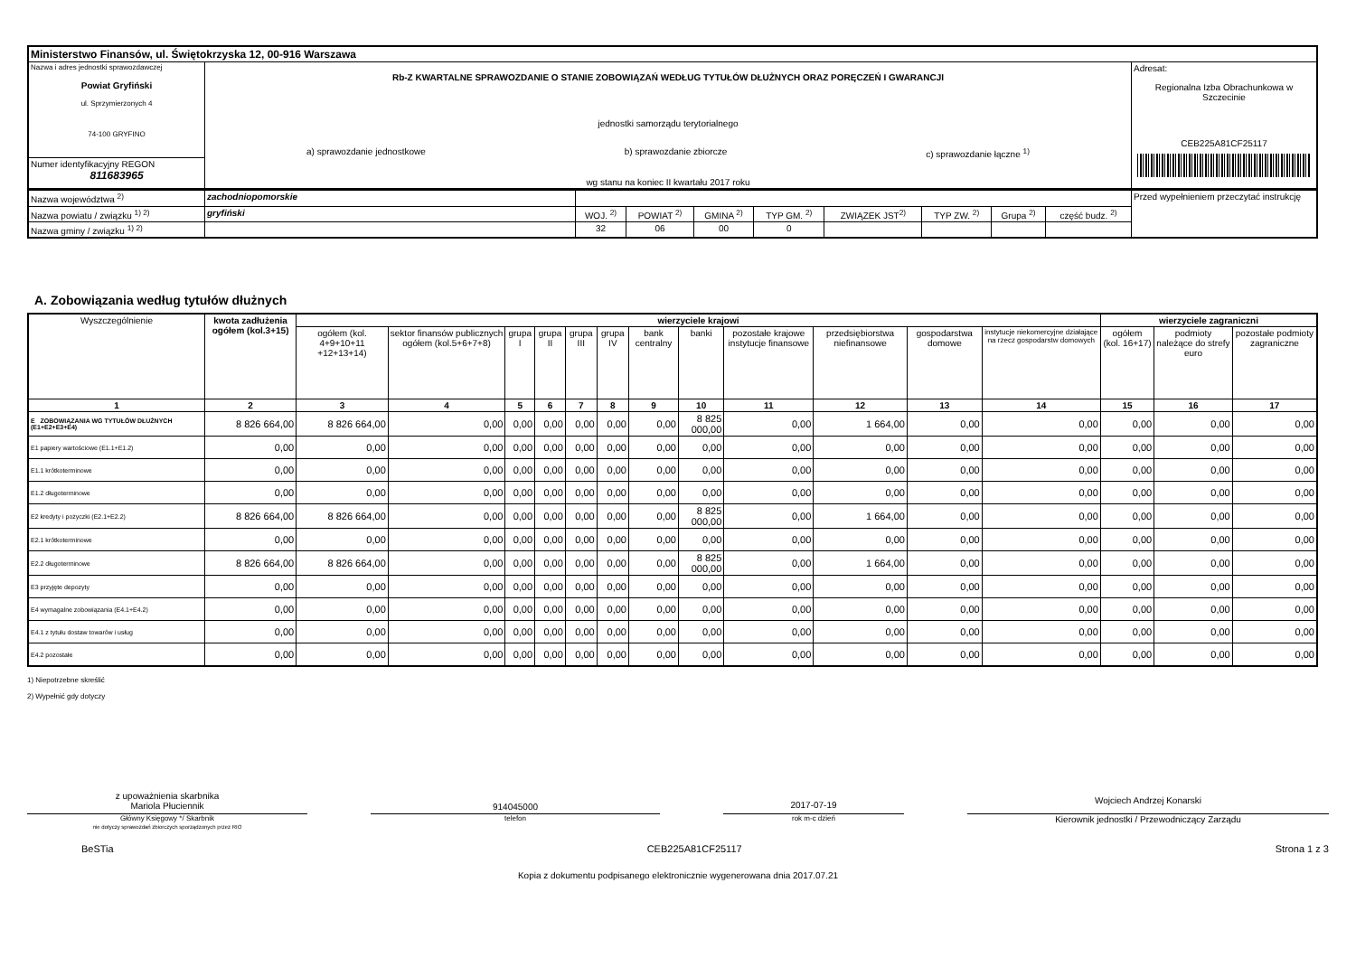| Ministerstwo Finansów, ul. Świętokrzyska 12, 00-916 Warszawa | | |
| Nazwa i adres jednostki sprawozdawczej Powiat Gryfiński ul. Sprzymierzonych 4 74-100 GRYFINO | Rb-Z KWARTALNE SPRAWOZDANIE O STANIE ZOBOWIĄZAŃ WEDŁUG TYTUŁÓW DŁUŻNYCH ORAZ PORĘCZEŃ I GWARANCJI jednostki samorządu terytorialnego a) sprawozdanie jednostkowe b) sprawozdanie zbiorcze c) sprawozdanie łączne <sup>1)</sup> wg stanu na koniec II kwartału 2017 roku | Adresat: Regionalna Izba Obrachunkowa w Szczecinie CEB225A81CF25117 |
| Numer identyfikacyjny REGON 811683965 | | |
| Nazwa województwa <sup>2)</sup> | zachodniopomorskie | | | | | | | | | Przed wypełnieniem przeczytać instrukcję |
| Nazwa powiatu / związku <sup>1) 2)</sup> | gryfiński | WOJ. <sup>2)</sup> | POWIAT <sup>2)</sup> | GMINA <sup>2)</sup> | TYP GM. <sup>2)</sup> | ZWIĄZEK JST<sup>2)</sup> | TYP ZW. <sup>2)</sup> | Grupa <sup>2)</sup> | część budz. <sup>2)</sup> | |
| Nazwa gminy / związku <sup>1) 2)</sup> | | 32 | 06 | 00 | 0 | | | | | |
A. Zobowiązania według tytułów dłużnych
| Wyszczególnienie | kwota zadłużenia ogółem (kol.3+15) | wierzyciele krajowi | | | | | | | | | | | | wierzyciele zagraniczni | | |
| --- | --- | --- | --- | --- | --- | --- | --- | --- | --- | --- | --- | --- | --- | --- | --- | --- |
| | | ogółem (kol. 4+9+10+11 +12+13+14) | sektor finansów publicznych ogółem (kol.5+6+7+8) | grupa I | grupa II | grupa III | grupa IV | bank centralny | banki | pozostałe krajowe instytucje finansowe | przedsiębiorstwa niefinansowe | gospodarstwa domowe | instytucje niekomercyjne działające na rzecz gospodarstw domowych | ogółem (kol. 16+17) | podmioty należące do strefy euro | pozostałe podmioty zagraniczne |
| 1 | 2 | 3 | 4 | 5 | 6 | 7 | 8 | 9 | 10 | 11 | 12 | 13 | 14 | 15 | 16 | 17 |
| E ZOBOWIĄZANIA WG TYTUŁÓW DŁUŻNYCH (E1+E2+E3+E4) | 8 826 664,00 | 8 826 664,00 | 0,00 | 0,00 | 0,00 | 0,00 | 0,00 | 0,00 | 8 825 000,00 | 0,00 | 1 664,00 | 0,00 | 0,00 | 0,00 | 0,00 | 0,00 |
| E1 papiery wartościowe (E1.1+E1.2) | 0,00 | 0,00 | 0,00 | 0,00 | 0,00 | 0,00 | 0,00 | 0,00 | 0,00 | 0,00 | 0,00 | 0,00 | 0,00 | 0,00 | 0,00 | 0,00 |
| E1.1 krótkoterminowe | 0,00 | 0,00 | 0,00 | 0,00 | 0,00 | 0,00 | 0,00 | 0,00 | 0,00 | 0,00 | 0,00 | 0,00 | 0,00 | 0,00 | 0,00 | 0,00 |
| E1.2 długoterminowe | 0,00 | 0,00 | 0,00 | 0,00 | 0,00 | 0,00 | 0,00 | 0,00 | 0,00 | 0,00 | 0,00 | 0,00 | 0,00 | 0,00 | 0,00 | 0,00 |
| E2 kredyty i pożyczki (E2.1+E2.2) | 8 826 664,00 | 8 826 664,00 | 0,00 | 0,00 | 0,00 | 0,00 | 0,00 | 0,00 | 8 825 000,00 | 0,00 | 1 664,00 | 0,00 | 0,00 | 0,00 | 0,00 | 0,00 |
| E2.1 krótkoterminowe | 0,00 | 0,00 | 0,00 | 0,00 | 0,00 | 0,00 | 0,00 | 0,00 | 0,00 | 0,00 | 0,00 | 0,00 | 0,00 | 0,00 | 0,00 | 0,00 |
| E2.2 długoterminowe | 8 826 664,00 | 8 826 664,00 | 0,00 | 0,00 | 0,00 | 0,00 | 0,00 | 0,00 | 8 825 000,00 | 0,00 | 1 664,00 | 0,00 | 0,00 | 0,00 | 0,00 | 0,00 |
| E3 przyjęte depozyty | 0,00 | 0,00 | 0,00 | 0,00 | 0,00 | 0,00 | 0,00 | 0,00 | 0,00 | 0,00 | 0,00 | 0,00 | 0,00 | 0,00 | 0,00 | 0,00 |
| E4 wymagalne zobowiązania (E4.1+E4.2) | 0,00 | 0,00 | 0,00 | 0,00 | 0,00 | 0,00 | 0,00 | 0,00 | 0,00 | 0,00 | 0,00 | 0,00 | 0,00 | 0,00 | 0,00 | 0,00 |
| E4.1 z tytułu dostaw towarów i usług | 0,00 | 0,00 | 0,00 | 0,00 | 0,00 | 0,00 | 0,00 | 0,00 | 0,00 | 0,00 | 0,00 | 0,00 | 0,00 | 0,00 | 0,00 | 0,00 |
| E4.2 pozostałe | 0,00 | 0,00 | 0,00 | 0,00 | 0,00 | 0,00 | 0,00 | 0,00 | 0,00 | 0,00 | 0,00 | 0,00 | 0,00 | 0,00 | 0,00 | 0,00 |
1) Niepotrzebne skreślić
2) Wypełnić gdy dotyczy
z upoważnienia skarbnika
Mariola Płuciennik
914045000 2017-07-19
Wojciech Andrzej Konarski
Główny Księgowy */ Skarbnik
nie dotyczy sprawozdań zbiorczych sporządzonych przez RIO
telefon rok m-c dzień
Kierownik jednostki / Przewodniczący Zarządu
BeSTia CEB225A81CF25117 Strona 1 z 3
Kopia z dokumentu podpisanego elektronicznie wygenerowana dnia 2017.07.21